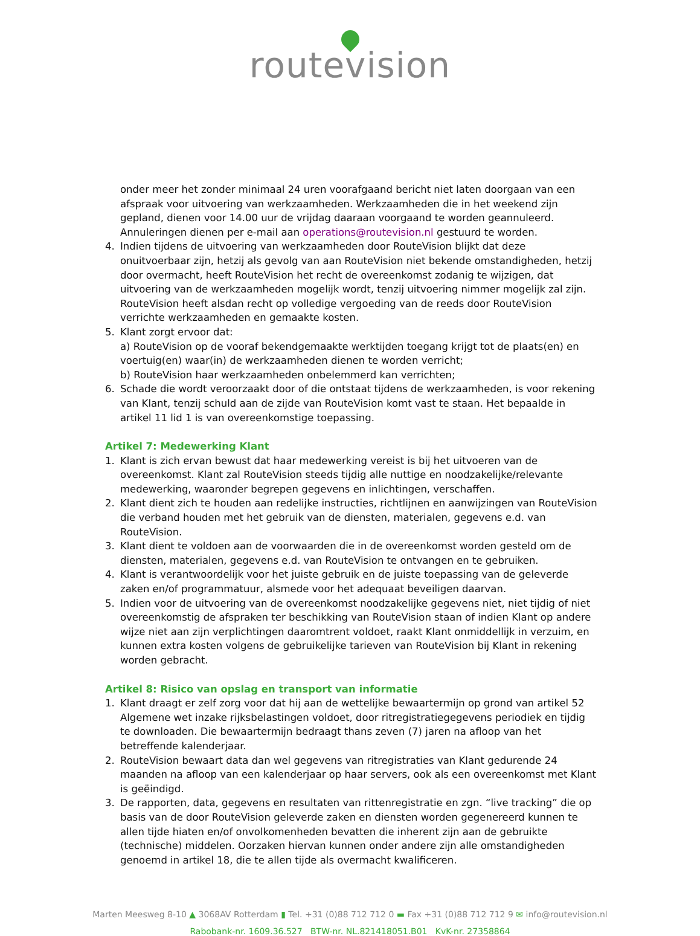routevision
onder meer het zonder minimaal 24 uren voorafgaand bericht niet laten doorgaan van een afspraak voor uitvoering van werkzaamheden. Werkzaamheden die in het weekend zijn gepland, dienen voor 14.00 uur de vrijdag daaraan voorgaand te worden geannuleerd. Annuleringen dienen per e-mail aan operations@routevision.nl gestuurd te worden.
4. Indien tijdens de uitvoering van werkzaamheden door RouteVision blijkt dat deze onuitvoerbaar zijn, hetzij als gevolg van aan RouteVision niet bekende omstandigheden, hetzij door overmacht, heeft RouteVision het recht de overeenkomst zodanig te wijzigen, dat uitvoering van de werkzaamheden mogelijk wordt, tenzij uitvoering nimmer mogelijk zal zijn. RouteVision heeft alsdan recht op volledige vergoeding van de reeds door RouteVision verrichte werkzaamheden en gemaakte kosten.
5. Klant zorgt ervoor dat:
a) RouteVision op de vooraf bekendgemaakte werktijden toegang krijgt tot de plaats(en) en voertuig(en) waar(in) de werkzaamheden dienen te worden verricht;
b) RouteVision haar werkzaamheden onbelemmerd kan verrichten;
6. Schade die wordt veroorzaakt door of die ontstaat tijdens de werkzaamheden, is voor rekening van Klant, tenzij schuld aan de zijde van RouteVision komt vast te staan. Het bepaalde in artikel 11 lid 1 is van overeenkomstige toepassing.
Artikel 7: Medewerking Klant
1. Klant is zich ervan bewust dat haar medewerking vereist is bij het uitvoeren van de overeenkomst. Klant zal RouteVision steeds tijdig alle nuttige en noodzakelijke/relevante medewerking, waaronder begrepen gegevens en inlichtingen, verschaffen.
2. Klant dient zich te houden aan redelijke instructies, richtlijnen en aanwijzingen van RouteVision die verband houden met het gebruik van de diensten, materialen, gegevens e.d. van RouteVision.
3. Klant dient te voldoen aan de voorwaarden die in de overeenkomst worden gesteld om de diensten, materialen, gegevens e.d. van RouteVision te ontvangen en te gebruiken.
4. Klant is verantwoordelijk voor het juiste gebruik en de juiste toepassing van de geleverde zaken en/of programmatuur, alsmede voor het adequaat beveiligen daarvan.
5. Indien voor de uitvoering van de overeenkomst noodzakelijke gegevens niet, niet tijdig of niet overeenkomstig de afspraken ter beschikking van RouteVision staan of indien Klant op andere wijze niet aan zijn verplichtingen daaromtrent voldoet, raakt Klant onmiddellijk in verzuim, en kunnen extra kosten volgens de gebruikelijke tarieven van RouteVision bij Klant in rekening worden gebracht.
Artikel 8: Risico van opslag en transport van informatie
1. Klant draagt er zelf zorg voor dat hij aan de wettelijke bewaartermijn op grond van artikel 52 Algemene wet inzake rijksbelastingen voldoet, door ritregistratiegegevens periodiek en tijdig te downloaden. Die bewaartermijn bedraagt thans zeven (7) jaren na afloop van het betreffende kalenderjaar.
2. RouteVision bewaart data dan wel gegevens van ritregistraties van Klant gedurende 24 maanden na afloop van een kalenderjaar op haar servers, ook als een overeenkomst met Klant is geëindigd.
3. De rapporten, data, gegevens en resultaten van rittenregistratie en zgn. “live tracking” die op basis van de door RouteVision geleverde zaken en diensten worden gegenereerd kunnen te allen tijde hiaten en/of onvolkomenheden bevatten die inherent zijn aan de gebruikte (technische) middelen. Oorzaken hiervan kunnen onder andere zijn alle omstandigheden genoemd in artikel 18, die te allen tijde als overmacht kwalificeren.
Marten Meesweg 8-10 ▲ 3068AV Rotterdam ▮ Tel. +31 (0)88 712 712 0 ▬ Fax +31 (0)88 712 712 9 ✉ info@routevision.nl
Rabobank-nr. 1609.36.527 BTW-nr. NL.821418051.B01 KvK-nr. 27358864